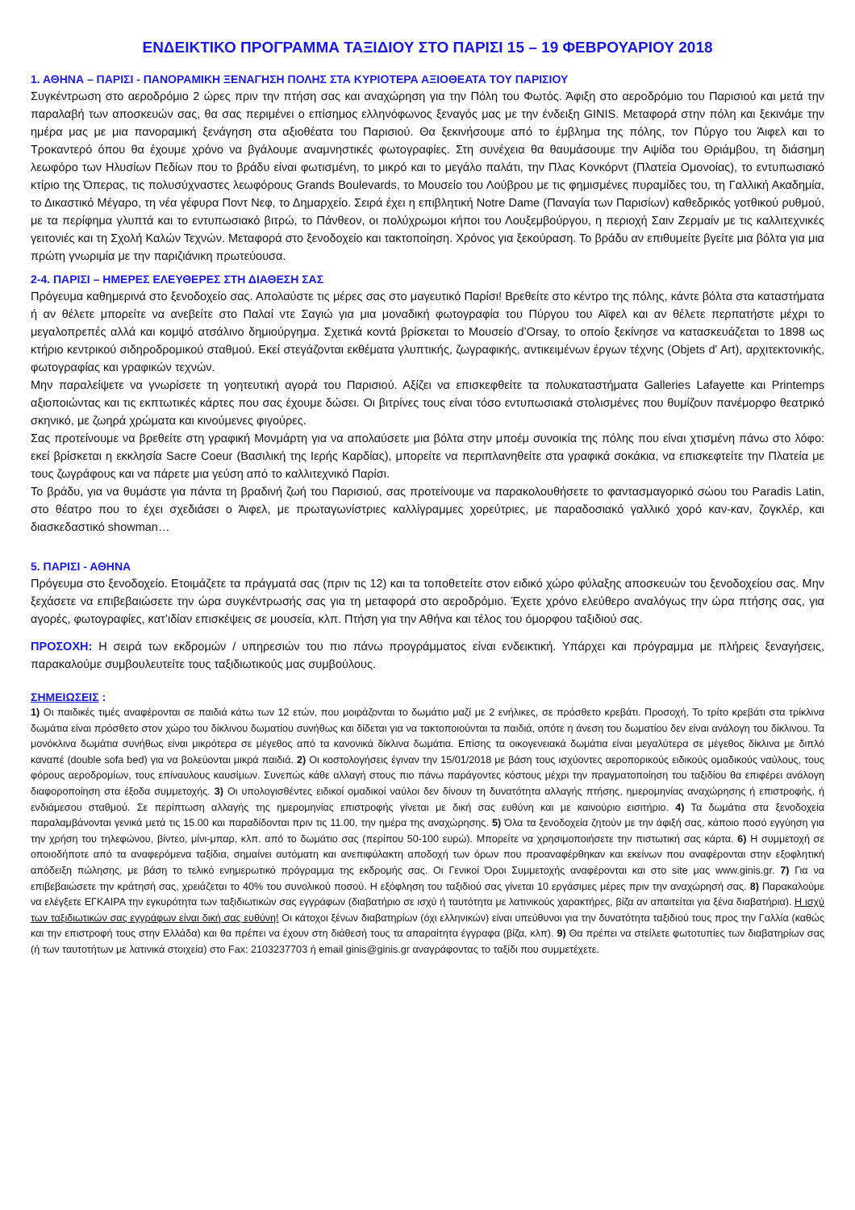ΕΝΔΕΙΚΤΙΚΟ ΠΡΟΓΡΑΜΜΑ ΤΑΞΙΔΙΟΥ ΣΤΟ ΠΑΡΙΣΙ 15 – 19 ΦΕΒΡΟΥΑΡΙΟΥ 2018
1. ΑΘΗΝΑ – ΠΑΡΙΣΙ - ΠΑΝΟΡΑΜΙΚΗ ΞΕΝΑΓΗΣΗ ΠΟΛΗΣ ΣΤΑ ΚΥΡΙΟΤΕΡΑ ΑΞΙΟΘΕΑΤΑ ΤΟΥ ΠΑΡΙΣΙΟΥ
Συγκέντρωση στο αεροδρόμιο 2 ώρες πριν την πτήση σας και αναχώρηση για την Πόλη του Φωτός. Άφιξη στο αεροδρόμιο του Παρισιού και μετά την παραλαβή των αποσκευών σας, θα σας περιμένει ο επίσημος ελληνόφωνος ξεναγός μας με την ένδειξη GINIS. Μεταφορά στην πόλη και ξεκινάμε την ημέρα μας με μια πανοραμική ξενάγηση στα αξιοθέατα του Παρισιού. Θα ξεκινήσουμε από το έμβλημα της πόλης, τον Πύργο του Άιφελ και το Τροκαντερό όπου θα έχουμε χρόνο να βγάλουμε αναμνηστικές φωτογραφίες. Στη συνέχεια θα θαυμάσουμε την Αψίδα του Θριάμβου, τη διάσημη λεωφόρο των Ηλυσίων Πεδίων που το βράδυ είναι φωτισμένη, το μικρό και το μεγάλο παλάτι, την Πλας Κονκόρντ (Πλατεία Ομονοίας), το εντυπωσιακό κτίριο της Όπερας, τις πολυσύχναστες λεωφόρους Grands Boulevards, το Μουσείο του Λούβρου με τις φημισμένες πυραμίδες του, τη Γαλλική Ακαδημία, το Δικαστικό Μέγαρο, τη νέα γέφυρα Ποντ Νεφ, το Δημαρχείο. Σειρά έχει η επιβλητική Notre Dame (Παναγία των Παρισίων) καθεδρικός γοτθικού ρυθμού, με τα περίφημα γλυπτά και το εντυπωσιακό βιτρώ, το Πάνθεον, οι πολύχρωμοι κήποι του Λουξεμβούργου, η περιοχή Σαιν Ζερμαίν με τις καλλιτεχνικές γειτονιές και τη Σχολή Καλών Τεχνών. Μεταφορά στο ξενοδοχείο και τακτοποίηση. Χρόνος για ξεκούραση. Το βράδυ αν επιθυμείτε βγείτε μια βόλτα για μια πρώτη γνωριμία με την παριζιάνικη πρωτεύουσα.
2-4. ΠΑΡΙΣΙ – ΗΜΕΡΕΣ ΕΛΕΥΘΕΡΕΣ ΣΤΗ ΔΙΑΘΕΣΗ ΣΑΣ
Πρόγευμα καθημερινά στο ξενοδοχείο σας. Απολαύστε τις μέρες σας στο μαγευτικό Παρίσι! Βρεθείτε στο κέντρο της πόλης, κάντε βόλτα στα καταστήματα ή αν θέλετε μπορείτε να ανεβείτε στο Παλαί ντε Σαγιώ για μια μοναδική φωτογραφία του Πύργου του Αϊφελ και αν θέλετε περπατήστε μέχρι το μεγαλοπρεπές αλλά και κομψό ατσάλινο δημιούργημα. Σχετικά κοντά βρίσκεται το Μουσείο d’Orsay, το οποίο ξεκίνησε να κατασκευάζεται το 1898 ως κτήριο κεντρικού σιδηροδρομικού σταθμού. Εκεί στεγάζονται εκθέματα γλυπτικής, ζωγραφικής, αντικειμένων έργων τέχνης (Objets d' Art), αρχιτεκτονικής, φωτογραφίας και γραφικών τεχνών.
Μην παραλείψετε να γνωρίσετε τη γοητευτική αγορά του Παρισιού. Αξίζει να επισκεφθείτε τα πολυκαταστήματα Galleries Lafayette και Printemps αξιοποιώντας και τις εκπτωτικές κάρτες που σας έχουμε δώσει. Οι βιτρίνες τους είναι τόσο εντυπωσιακά στολισμένες που θυμίζουν πανέμορφο θεατρικό σκηνικό, με ζωηρά χρώματα και κινούμενες φιγούρες.
Σας προτείνουμε να βρεθείτε στη γραφική Μονμάρτη για να απολαύσετε μια βόλτα στην μποέμ συνοικία της πόλης που είναι χτισμένη πάνω στο λόφο: εκεί βρίσκεται η εκκλησία Sacre Coeur (Βασιλική της Ιερής Καρδίας), μπορείτε να περιπλανηθείτε στα γραφικά σοκάκια, να επισκεφτείτε την Πλατεία με τους ζωγράφους και να πάρετε μια γεύση από το καλλιτεχνικό Παρίσι.
Το βράδυ, για να θυμάστε για πάντα τη βραδινή ζωή του Παρισιού, σας προτείνουμε να παρακολουθήσετε το φαντασμαγορικό σώου του Paradis Latin, στο θέατρο που το έχει σχεδιάσει ο Άιφελ, με πρωταγωνίστριες καλλίγραμμες χορεύτριες, με παραδοσιακό γαλλικό χορό καν-καν, ζογκλέρ, και διασκεδαστικό showman…
5. ΠΑΡΙΣΙ - ΑΘΗΝΑ
Πρόγευμα στο ξενοδοχείο. Ετοιμάζετε τα πράγματά σας (πριν τις 12) και τα τοποθετείτε στον ειδικό χώρο φύλαξης αποσκευών του ξενοδοχείου σας. Μην ξεχάσετε να επιβεβαιώσετε την ώρα συγκέντρωσής σας για τη μεταφορά στο αεροδρόμιο. Έχετε χρόνο ελεύθερο αναλόγως την ώρα πτήσης σας, για αγορές, φωτογραφίες, κατ’ιδίαν επισκέψεις σε μουσεία, κλπ. Πτήση για την Αθήνα και τέλος του όμορφου ταξιδιού σας.
ΠΡΟΣΟΧΗ: Η σειρά των εκδρομών / υπηρεσιών του πιο πάνω προγράμματος είναι ενδεικτική. Υπάρχει και πρόγραμμα με πλήρεις ξεναγήσεις, παρακαλούμε συμβουλευτείτε τους ταξιδιωτικούς μας συμβούλους.
ΣΗΜΕΙΩΣΕΙΣ :
1) Οι παιδικές τιμές αναφέρονται σε παιδιά κάτω των 12 ετών, που μοιράζονται το δωμάτιο μαζί με 2 ενήλικες, σε πρόσθετο κρεβάτι. Προσοχή, Το τρίτο κρεβάτι στα τρίκλινα δωμάτια είναι πρόσθετο στον χώρο του δίκλινου δωματίου συνήθως και δίδεται για να τακτοποιούνται τα παιδιά, οπότε η άνεση του δωματίου δεν είναι ανάλογη του δίκλινου. Τα μονόκλινα δωμάτια συνήθως είναι μικρότερα σε μέγεθος από τα κανονικά δίκλινα δωμάτια. Επίσης τα οικογενειακά δωμάτια είναι μεγαλύτερα σε μέγεθος δίκλινα με διπλό καναπέ (double sofa bed) για να βολεύονται μικρά παιδιά. 2) Οι κοστολογήσεις έγιναν την 15/01/2018 με βάση τους ισχύοντες αεροπορικούς ειδικούς ομαδικούς ναύλους, τους φόρους αεροδρομίων, τους επίναυλους καυσίμων. Συνεπώς κάθε αλλαγή στους πιο πάνω παράγοντες κόστους μέχρι την πραγματοποίηση του ταξιδίου θα επιφέρει ανάλογη διαφοροποίηση στα έξοδα συμμετοχής. 3) Οι υπολογισθέντες ειδικοί ομαδικοί ναύλοι δεν δίνουν τη δυνατότητα αλλαγής πτήσης, ημερομηνίας αναχώρησης ή επιστροφής, ή ενδιάμεσου σταθμού. Σε περίπτωση αλλαγής της ημερομηνίας επιστροφής γίνεται με δική σας ευθύνη και με καινούριο εισιτήριο. 4) Τα δωμάτια στα ξενοδοχεία παραλαμβάνονται γενικά μετά τις 15.00 και παραδίδονται πριν τις 11.00, την ημέρα της αναχώρησης. 5) Όλα τα ξενοδοχεία ζητούν με την άφιξή σας, κάποιο ποσό εγγύηση για την χρήση του τηλεφώνου, βίντεο, μίνι-μπαρ, κλπ. από το δωμάτιο σας (περίπου 50-100 ευρώ). Μπορείτε να χρησιμοποιήσετε την πιστωτική σας κάρτα. 6) Η συμμετοχή σε οποιοδήποτε από τα αναφερόμενα ταξίδια, σημαίνει αυτόματη και ανεπιφύλακτη αποδοχή των όρων που προαναφέρθηκαν και εκείνων που αναφέρονται στην εξοφλητική απόδειξη πώλησης, με βάση το τελικό ενημερωτικό πρόγραμμα της εκδρομής σας. Οι Γενικοί Όροι Συμμετοχής αναφέρονται και στο site μας www.ginis.gr. 7) Για να επιβεβαιώσετε την κράτησή σας, χρειάζεται το 40% του συνολικού ποσού. Η εξόφληση του ταξιδιού σας γίνεται 10 εργάσιμες μέρες πριν την αναχώρησή σας. 8) Παρακαλούμε να ελέγξετε ΕΓΚΑΙΡΑ την εγκυρότητα των ταξιδιωτικών σας εγγράφων (διαβατήριο σε ισχύ ή ταυτότητα με λατινικούς χαρακτήρες, βίζα αν απαιτείται για ξένα διαβατήρια). Η ισχύ των ταξιδιωτικών σας εγγράφων είναι δική σας ευθύνη! Οι κάτοχοι ξένων διαβατηρίων (όχι ελληνικών) είναι υπεύθυνοι για την δυνατότητα ταξιδιού τους προς την Γαλλία (καθώς και την επιστροφή τους στην Ελλάδα) και θα πρέπει να έχουν στη διάθεσή τους τα απαραίτητα έγγραφα (βίζα, κλπ). 9) Θα πρέπει να στείλετε φωτοτυπίες των διαβατηρίων σας (ή των ταυτοτήτων με λατινικά στοιχεία) στο Fax: 2103237703 ή email ginis@ginis.gr αναγράφοντας το ταξίδι που συμμετέχετε.